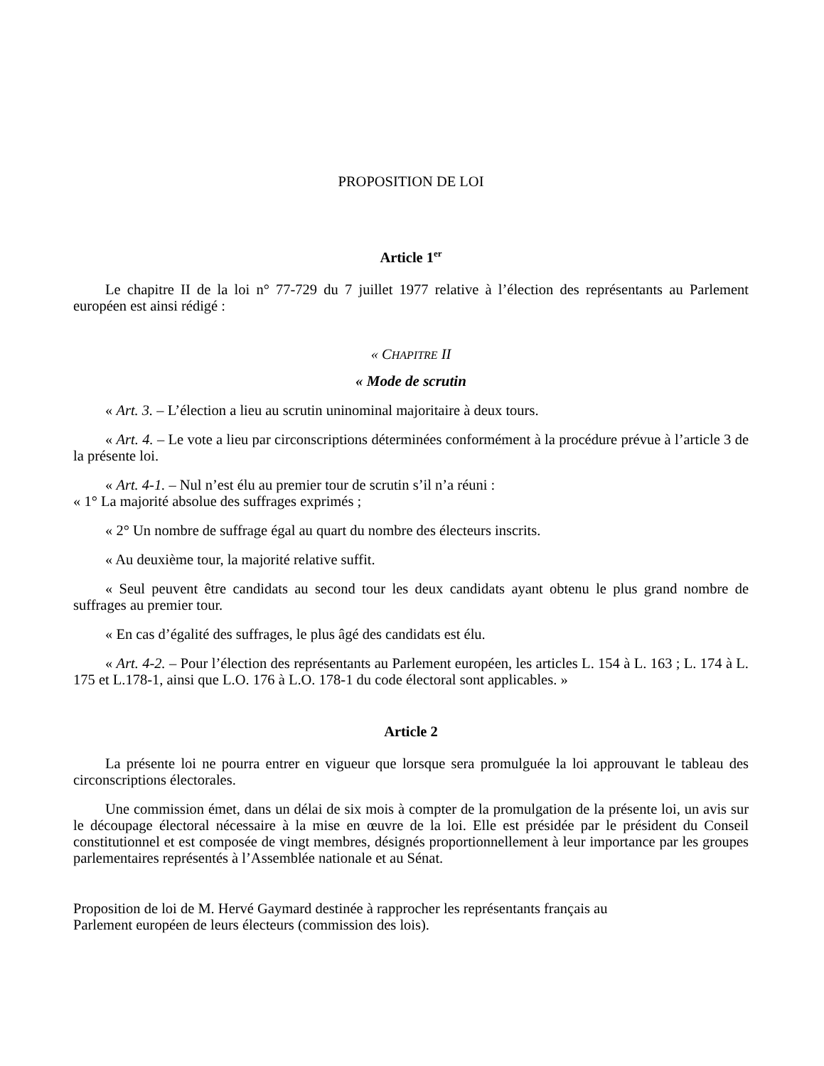PROPOSITION DE LOI
Article 1<sup>er</sup>
Le chapitre II de la loi n° 77-729 du 7 juillet 1977 relative à l’élection des représentants au Parlement européen est ainsi rédigé :
« CHAPITRE II
« Mode de scrutin
« Art. 3. – L’élection a lieu au scrutin uninominal majoritaire à deux tours.
« Art. 4. – Le vote a lieu par circonscriptions déterminées conformément à la procédure prévue à l’article 3 de la présente loi.
« Art. 4-1. – Nul n’est élu au premier tour de scrutin s’il n’a réuni :
« 1° La majorité absolue des suffrages exprimés ;
« 2° Un nombre de suffrage égal au quart du nombre des électeurs inscrits.
« Au deuxième tour, la majorité relative suffit.
« Seul peuvent être candidats au second tour les deux candidats ayant obtenu le plus grand nombre de suffrages au premier tour.
« En cas d’égalité des suffrages, le plus âgé des candidats est élu.
« Art. 4-2. – Pour l’élection des représentants au Parlement européen, les articles L. 154 à L. 163 ; L. 174 à L. 175 et L.178-1, ainsi que L.O. 176 à L.O. 178-1 du code électoral sont applicables. »
Article 2
La présente loi ne pourra entrer en vigueur que lorsque sera promulguée la loi approuvant le tableau des circonscriptions électorales.
Une commission émet, dans un délai de six mois à compter de la promulgation de la présente loi, un avis sur le découpage électoral nécessaire à la mise en œuvre de la loi. Elle est présidée par le président du Conseil constitutionnel et est composée de vingt membres, désignés proportionnellement à leur importance par les groupes parlementaires représentés à l’Assemblée nationale et au Sénat.
Proposition de loi de M. Hervé Gaymard destinée à rapprocher les représentants français au
Parlement européen de leurs électeurs (commission des lois).